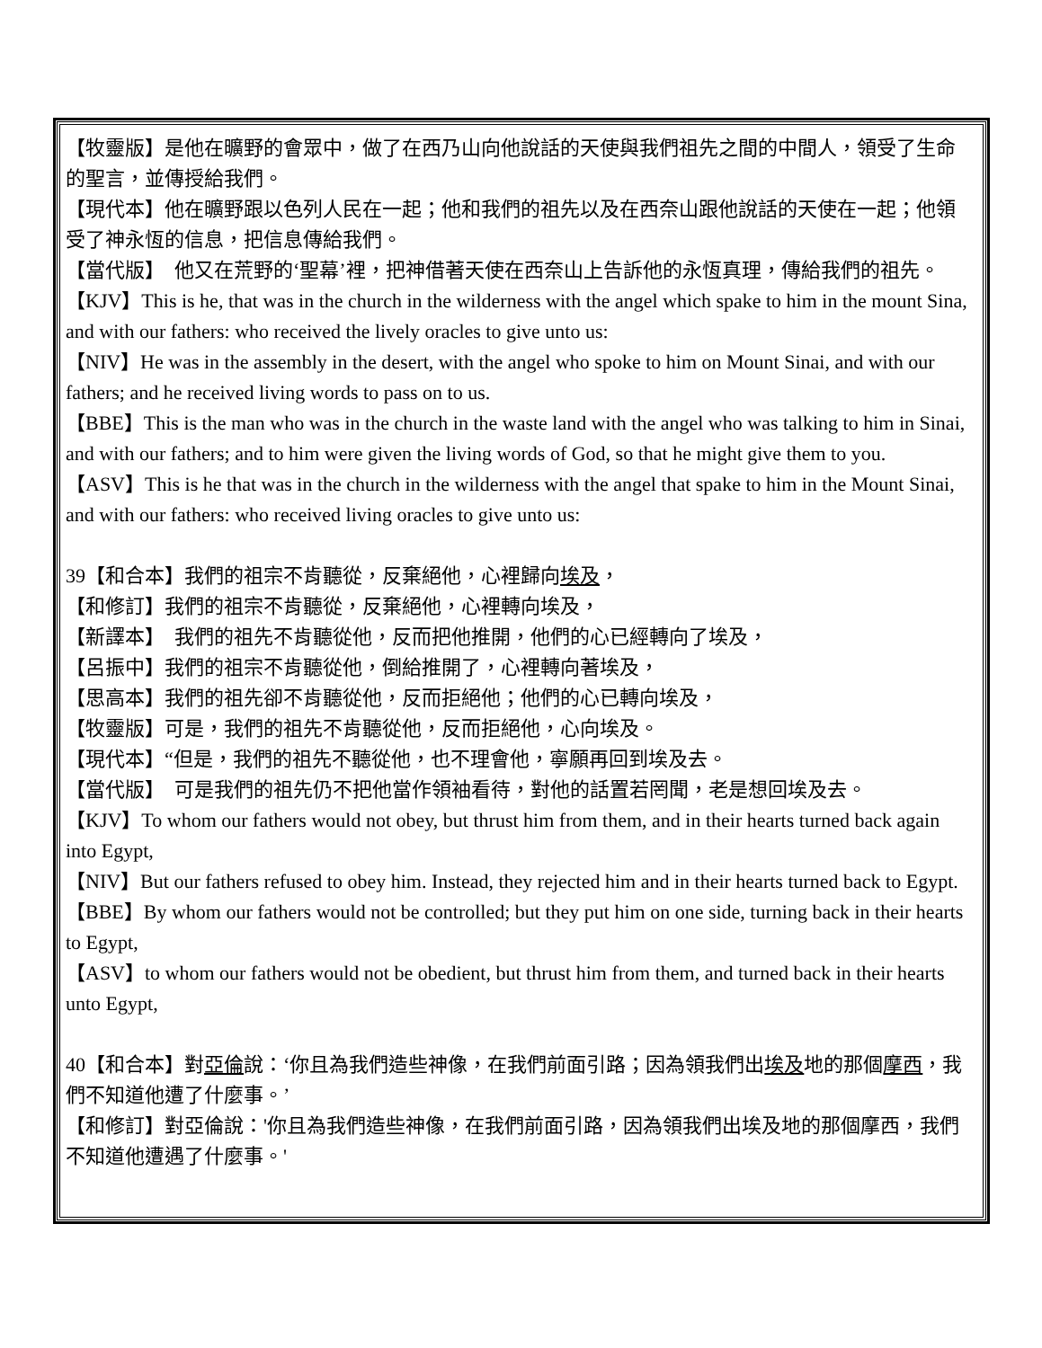【牧靈版】是他在曠野的會眾中，做了在西乃山向他說話的天使與我們祖先之間的中間人，領受了生命的聖言，並傳授給我們。
【現代本】他在曠野跟以色列人民在一起；他和我們的祖先以及在西奈山跟他說話的天使在一起；他領受了神永恆的信息，把信息傳給我們。
【當代版】　他又在荒野的‘聖幕’裡，把神借著天使在西奈山上告訴他的永恆真理，傳給我們的祖先。
【KJV】This is he, that was in the church in the wilderness with the angel which spake to him in the mount Sina, and with our fathers: who received the lively oracles to give unto us:
【NIV】He was in the assembly in the desert, with the angel who spoke to him on Mount Sinai, and with our fathers; and he received living words to pass on to us.
【BBE】This is the man who was in the church in the waste land with the angel who was talking to him in Sinai, and with our fathers; and to him were given the living words of God, so that he might give them to you.
【ASV】This is he that was in the church in the wilderness with the angel that spake to him in the Mount Sinai, and with our fathers: who received living oracles to give unto us:
39【和合本】我們的祖宗不肯聽從，反棄絕他，心裡歸向埃及，
【和修訂】我們的祖宗不肯聽從，反棄絕他，心裡轉向埃及，
【新譯本】　我們的祖先不肯聽從他，反而把他推開，他們的心已經轉向了埃及，
【呂振中】我們的祖宗不肯聽從他，倒給推開了，心裡轉向著埃及，
【思高本】我們的祖先卻不肯聽從他，反而拒絕他；他們的心已轉向埃及，
【牧靈版】可是，我們的祖先不肯聽從他，反而拒絕他，心向埃及。
【現代本】“但是，我們的祖先不聽從他，也不理會他，寧願再回到埃及去。
【當代版】　可是我們的祖先仍不把他當作領袖看待，對他的話置若罔聞，老是想回埃及去。
【KJV】To whom our fathers would not obey, but thrust him from them, and in their hearts turned back again into Egypt,
【NIV】But our fathers refused to obey him. Instead, they rejected him and in their hearts turned back to Egypt.
【BBE】By whom our fathers would not be controlled; but they put him on one side, turning back in their hearts to Egypt,
【ASV】to whom our fathers would not be obedient, but thrust him from them, and turned back in their hearts unto Egypt,
40【和合本】對亞倫說：‘你且為我們造些神像，在我們前面引路；因為領我們出埃及地的那個摩西，我們不知道他遭了什麼事。’
【和修訂】對亞倫說：'你且為我們造些神像，在我們前面引路，因為領我們出埃及地的那個摩西，我們不知道他遭遇了什麼事。'